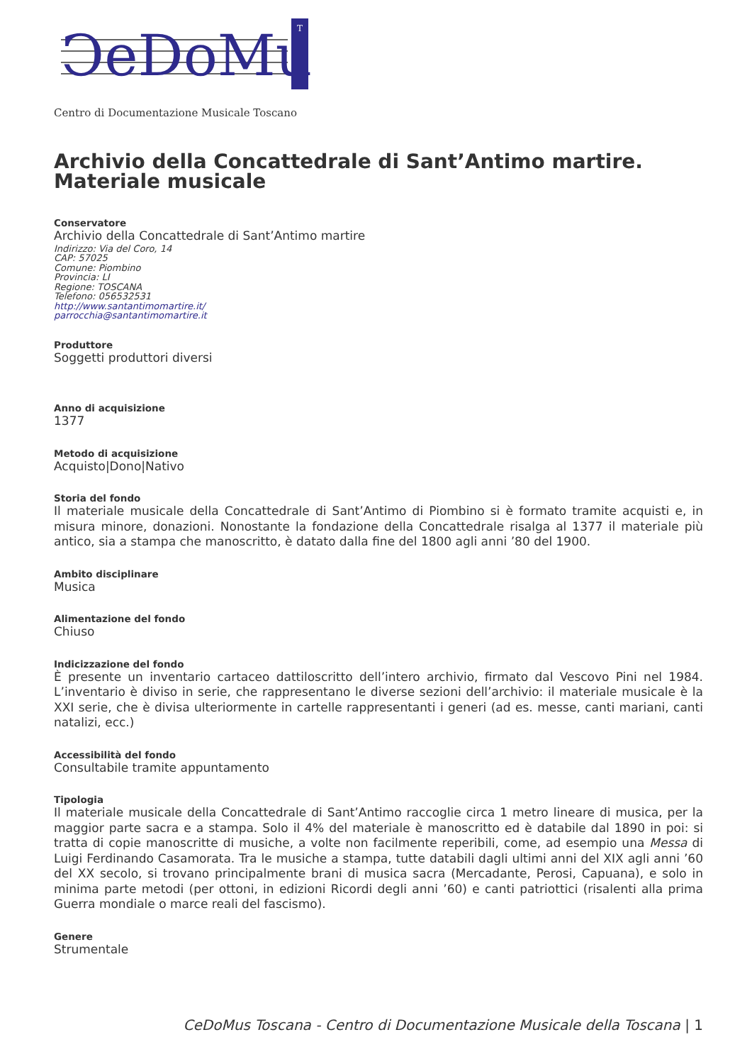ↃeDoMu
T
Centro di Documentazione Musicale Toscano
Archivio della Concattedrale di Sant’Antimo martire. Materiale musicale
Conservatore
Archivio della Concattedrale di Sant’Antimo martire
Indirizzo: Via del Coro, 14
CAP: 57025
Comune: Piombino
Provincia: LI
Regione: TOSCANA
Telefono: 056532531
http://www.santantimomartire.it/
parrocchia@santantimomartire.it
Produttore
Soggetti produttori diversi
Anno di acquisizione
1377
Metodo di acquisizione
Acquisto|Dono|Nativo
Storia del fondo
Il materiale musicale della Concattedrale di Sant’Antimo di Piombino si è formato tramite acquisti e, in misura minore, donazioni. Nonostante la fondazione della Concattedrale risalga al 1377 il materiale più antico, sia a stampa che manoscritto, è datato dalla fine del 1800 agli anni ’80 del 1900.
Ambito disciplinare
Musica
Alimentazione del fondo
Chiuso
Indicizzazione del fondo
È presente un inventario cartaceo dattiloscritto dell’intero archivio, firmato dal Vescovo Pini nel 1984. L’inventario è diviso in serie, che rappresentano le diverse sezioni dell’archivio: il materiale musicale è la XXI serie, che è divisa ulteriormente in cartelle rappresentanti i generi (ad es. messe, canti mariani, canti natalizi, ecc.)
Accessibilità del fondo
Consultabile tramite appuntamento
Tipologia
Il materiale musicale della Concattedrale di Sant’Antimo raccoglie circa 1 metro lineare di musica, per la maggior parte sacra e a stampa. Solo il 4% del materiale è manoscritto ed è databile dal 1890 in poi: si tratta di copie manoscritte di musiche, a volte non facilmente reperibili, come, ad esempio una Messa di Luigi Ferdinando Casamorata. Tra le musiche a stampa, tutte databili dagli ultimi anni del XIX agli anni ’60 del XX secolo, si trovano principalmente brani di musica sacra (Mercadante, Perosi, Capuana), e solo in minima parte metodi (per ottoni, in edizioni Ricordi degli anni ’60) e canti patriottici (risalenti alla prima Guerra mondiale o marce reali del fascismo).
Genere
Strumentale
CeDoMus Toscana - Centro di Documentazione Musicale della Toscana | 1